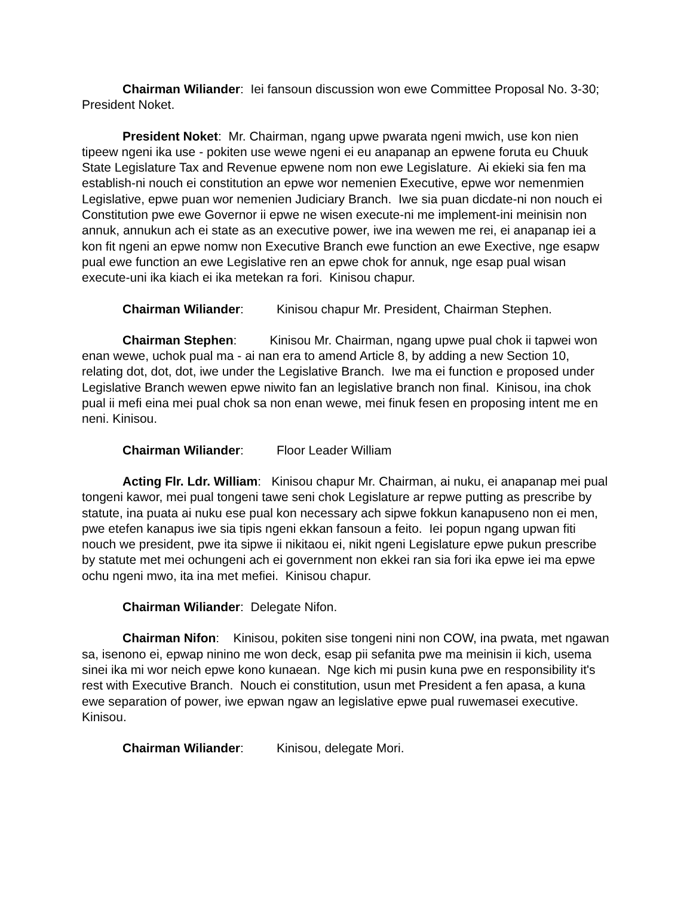Chairman Wiliander: Iei fansoun discussion won ewe Committee Proposal No. 3-30; President Noket.
President Noket: Mr. Chairman, ngang upwe pwarata ngeni mwich, use kon nien tipeew ngeni ika use - pokiten use wewe ngeni ei eu anapanap an epwene foruta eu Chuuk State Legislature Tax and Revenue epwene nom non ewe Legislature. Ai ekieki sia fen ma establish-ni nouch ei constitution an epwe wor nemenien Executive, epwe wor nemenmien Legislative, epwe puan wor nemenien Judiciary Branch. Iwe sia puan dicdate-ni non nouch ei Constitution pwe ewe Governor ii epwe ne wisen execute-ni me implement-ini meinisin non annuk, annukun ach ei state as an executive power, iwe ina wewen me rei, ei anapanap iei a kon fit ngeni an epwe nomw non Executive Branch ewe function an ewe Exective, nge esapw pual ewe function an ewe Legislative ren an epwe chok for annuk, nge esap pual wisan execute-uni ika kiach ei ika metekan ra fori. Kinisou chapur.
Chairman Wiliander: Kinisou chapur Mr. President, Chairman Stephen.
Chairman Stephen: Kinisou Mr. Chairman, ngang upwe pual chok ii tapwei won enan wewe, uchok pual ma - ai nan era to amend Article 8, by adding a new Section 10, relating dot, dot, dot, iwe under the Legislative Branch. Iwe ma ei function e proposed under Legislative Branch wewen epwe niwito fan an legislative branch non final. Kinisou, ina chok pual ii mefi eina mei pual chok sa non enan wewe, mei finuk fesen en proposing intent me en neni. Kinisou.
Chairman Wiliander: Floor Leader William
Acting Flr. Ldr. William: Kinisou chapur Mr. Chairman, ai nuku, ei anapanap mei pual tongeni kawor, mei pual tongeni tawe seni chok Legislature ar repwe putting as prescribe by statute, ina puata ai nuku ese pual kon necessary ach sipwe fokkun kanapuseno non ei men, pwe etefen kanapus iwe sia tipis ngeni ekkan fansoun a feito. Iei popun ngang upwan fiti nouch we president, pwe ita sipwe ii nikitaou ei, nikit ngeni Legislature epwe pukun prescribe by statute met mei ochungeni ach ei government non ekkei ran sia fori ika epwe iei ma epwe ochu ngeni mwo, ita ina met mefiei. Kinisou chapur.
Chairman Wiliander: Delegate Nifon.
Chairman Nifon: Kinisou, pokiten sise tongeni nini non COW, ina pwata, met ngawan sa, isenono ei, epwap ninino me won deck, esap pii sefanita pwe ma meinisin ii kich, usema sinei ika mi wor neich epwe kono kunaean. Nge kich mi pusin kuna pwe en responsibility it's rest with Executive Branch. Nouch ei constitution, usun met President a fen apasa, a kuna ewe separation of power, iwe epwan ngaw an legislative epwe pual ruwemasei executive. Kinisou.
Chairman Wiliander: Kinisou, delegate Mori.